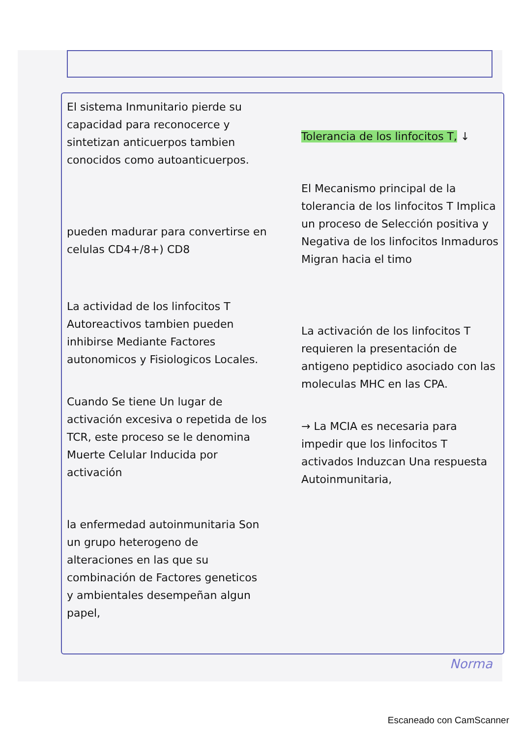El sistema Inmunitario pierde su capacidad para reconocerce y sintetizan anticuerpos tambien conocidos como autoanticuerpos.
pueden madurar para convertirse en celulas CD4+/8+) CD8
La actividad de los linfocitos T Autoreactivos tambien pueden inhibirse Mediante Factores autonomicos y Fisiologicos Locales.
Cuando Se tiene Un lugar de activación excesiva o repetida de los TCR, este proceso se le denomina Muerte Celular Inducida por activación
la enfermedad autoinmunitaria Son un grupo heterogeno de alteraciones en las que su combinación de Factores geneticos y ambientales desempeñan algun papel,
Tolerancia de los linfocitos T, ↓
El Mecanismo principal de la tolerancia de los linfocitos T Implica un proceso de Selección positiva y Negativa de los linfocitos Inmaduros Migran hacia el timo
La activación de los linfocitos T requieren la presentación de antigeno peptidico asociado con las moleculas MHC en las CPA.
→ La MCIA es necesaria para impedir que los linfocitos T activados Induzcan Una respuesta Autoinmunitaria,
Norma
Escaneado con CamScanner